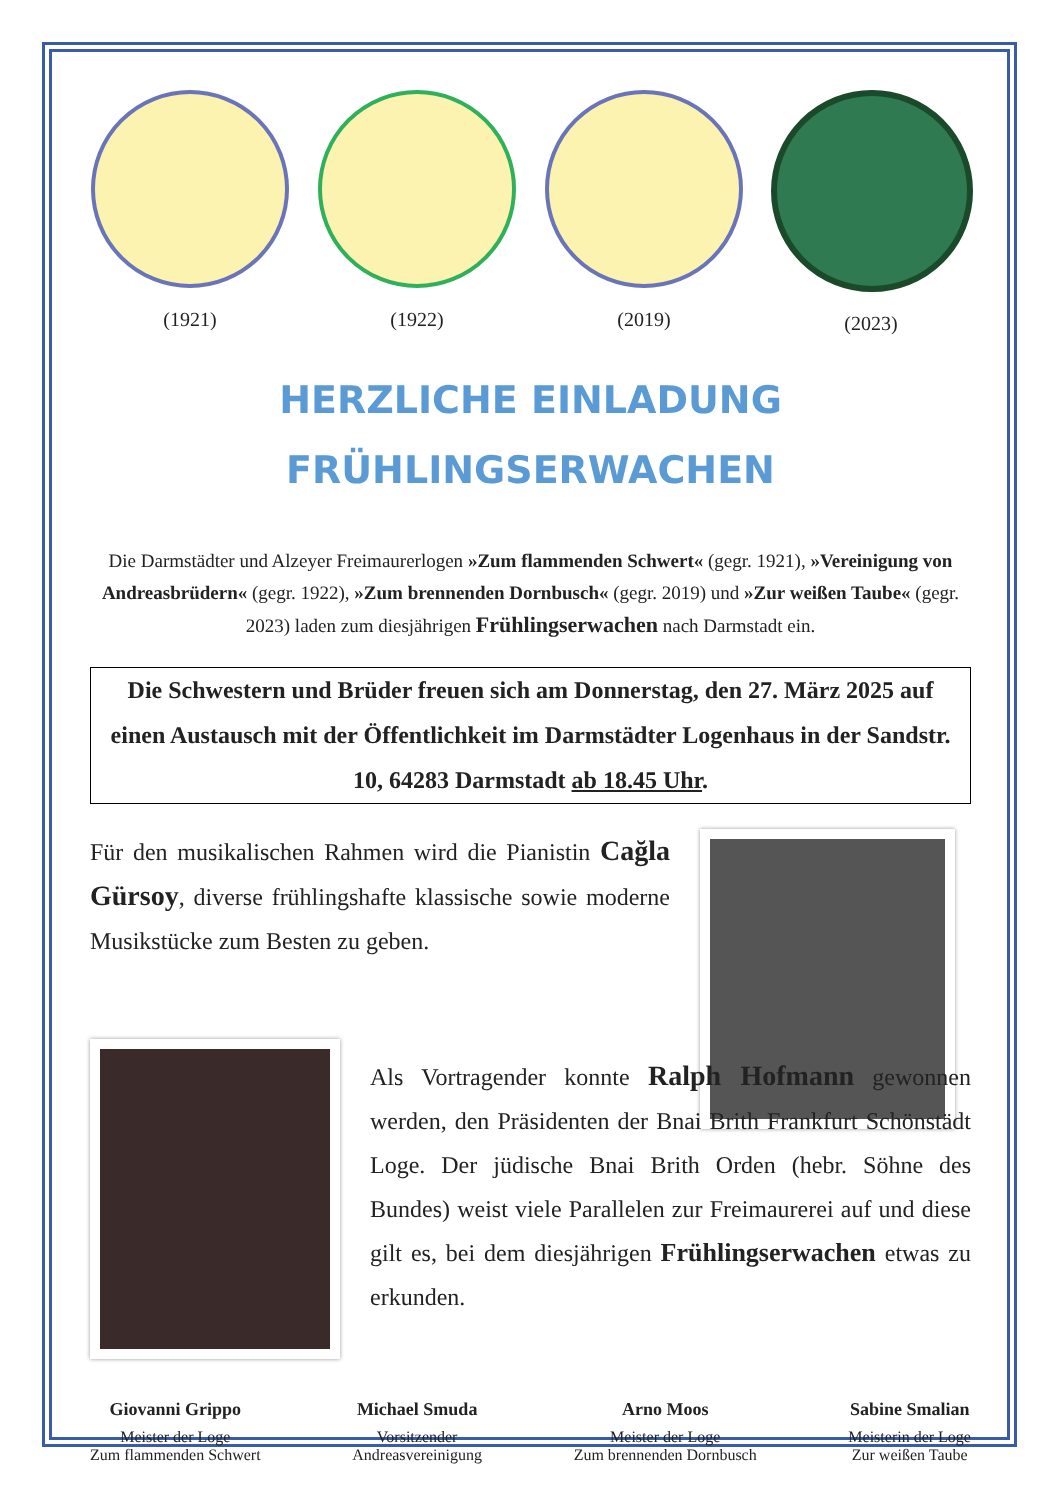(1921) (1922) (2019) (2023)
HERZLICHE EINLADUNG
FRÜHLINGSERWACHEN
Die Darmstädter und Alzeyer Freimaurerlogen »Zum flammenden Schwert« (gegr. 1921), »Vereinigung von Andreasbrüdern« (gegr. 1922), »Zum brennenden Dornbusch« (gegr. 2019) und »Zur weißen Taube« (gegr. 2023) laden zum diesjährigen Frühlingserwachen nach Darmstadt ein.
Die Schwestern und Brüder freuen sich am Donnerstag, den 27. März 2025 auf einen Austausch mit der Öffentlichkeit im Darmstädter Logenhaus in der Sandstr. 10, 64283 Darmstadt ab 18.45 Uhr.
Für den musikalischen Rahmen wird die Pianistin Cağla Gürsoy, diverse frühlingshafte klassische sowie moderne Musikstücke zum Besten zu geben.
Als Vortragender konnte Ralph Hofmann gewonnen werden, den Präsidenten der Bnai Brith Frankfurt Schönstädt Loge. Der jüdische Bnai Brith Orden (hebr. Söhne des Bundes) weist viele Parallelen zur Freimaurerei auf und diese gilt es, bei dem diesjährigen Frühlingserwachen etwas zu erkunden.
Giovanni Grippo
Meister der Loge
Zum flammenden Schwert
Michael Smuda
Vorsitzender
Andreasvereinigung
Arno Moos
Meister der Loge
Zum brennenden Dornbusch
Sabine Smalian
Meisterin der Loge
Zur weißen Taube